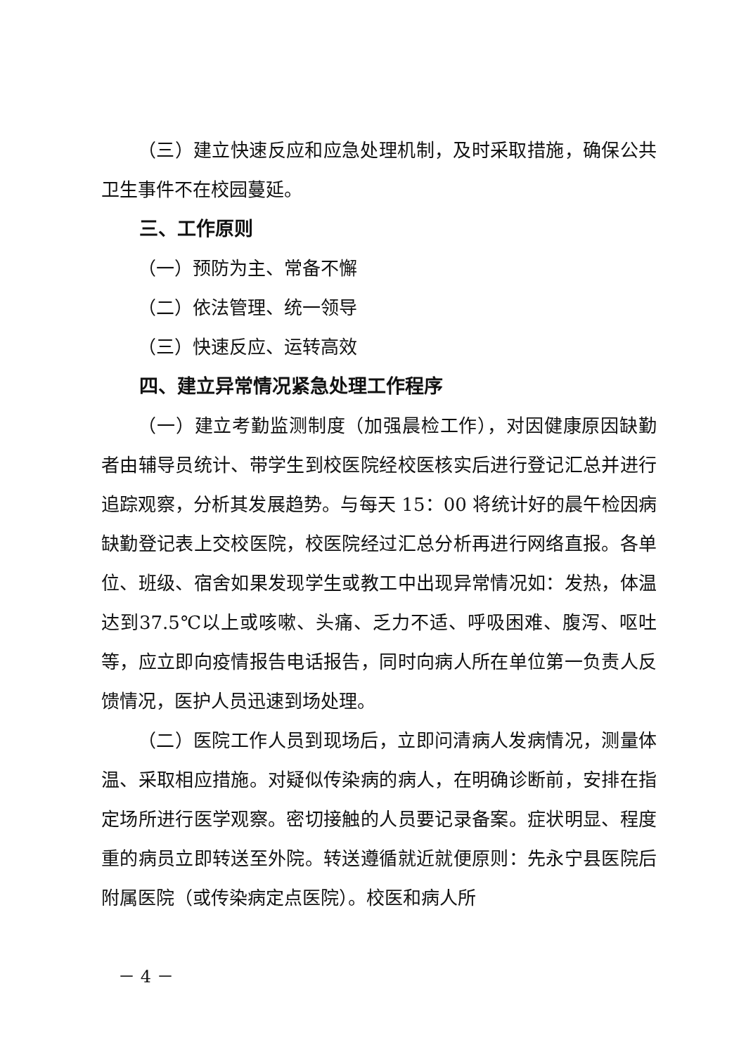（三）建立快速反应和应急处理机制，及时采取措施，确保公共卫生事件不在校园蔓延。
三、工作原则
（一）预防为主、常备不懈
（二）依法管理、统一领导
（三）快速反应、运转高效
四、建立异常情况紧急处理工作程序
（一）建立考勤监测制度（加强晨检工作），对因健康原因缺勤者由辅导员统计、带学生到校医院经校医核实后进行登记汇总并进行追踪观察，分析其发展趋势。与每天 15：00 将统计好的晨午检因病缺勤登记表上交校医院，校医院经过汇总分析再进行网络直报。各单位、班级、宿舍如果发现学生或教工中出现异常情况如：发热，体温达到37.5℃以上或咳嗽、头痛、乏力不适、呼吸困难、腹泻、呕吐等，应立即向疫情报告电话报告，同时向病人所在单位第一负责人反馈情况，医护人员迅速到场处理。
（二）医院工作人员到现场后，立即问清病人发病情况，测量体温、采取相应措施。对疑似传染病的病人，在明确诊断前，安排在指定场所进行医学观察。密切接触的人员要记录备案。症状明显、程度重的病员立即转送至外院。转送遵循就近就便原则：先永宁县医院后附属医院（或传染病定点医院）。校医和病人所
－ 4 －